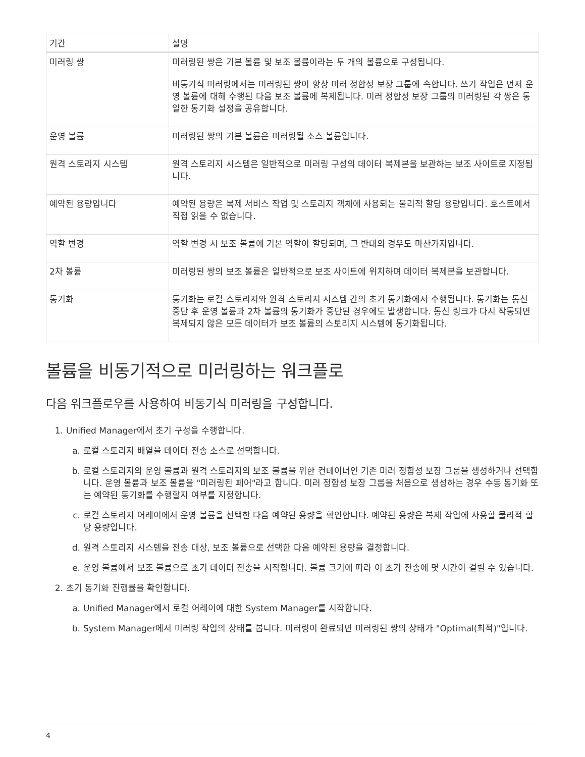| 기간 | 설명 |
| --- | --- |
| 미러링 쌍 | 미러링된 쌍은 기본 볼륨 및 보조 볼륨이라는 두 개의 볼륨으로 구성됩니다. 비동기식 미러링에서는 미러링된 쌍이 항상 미러 정합성 보장 그룹에 속합니다. 쓰기 작업은 먼저 운영 볼륨에 대해 수행된 다음 보조 볼륨에 복제됩니다. 미러 정합성 보장 그룹의 미러링된 각 쌍은 동일한 동기화 설정을 공유합니다. |
| 운영 볼륨 | 미러링된 쌍의 기본 볼륨은 미러링될 소스 볼륨입니다. |
| 원격 스토리지 시스템 | 원격 스토리지 시스템은 일반적으로 미러링 구성의 데이터 복제본을 보관하는 보조 사이트로 지정됩니다. |
| 예약된 용량입니다 | 예약된 용량은 복제 서비스 작업 및 스토리지 객체에 사용되는 물리적 할당 용량입니다. 호스트에서 직접 읽을 수 없습니다. |
| 역할 변경 | 역할 변경 시 보조 볼륨에 기본 역할이 할당되며, 그 반대의 경우도 마찬가지입니다. |
| 2차 볼륨 | 미러링된 쌍의 보조 볼륨은 일반적으로 보조 사이트에 위치하며 데이터 복제본을 보관합니다. |
| 동기화 | 동기화는 로컬 스토리지와 원격 스토리지 시스템 간의 초기 동기화에서 수행됩니다. 동기화는 통신 중단 후 운영 볼륨과 2차 볼륨의 동기화가 중단된 경우에도 발생합니다. 통신 링크가 다시 작동되면 복제되지 않은 모든 데이터가 보조 볼륨의 스토리지 시스템에 동기화됩니다. |
볼륨을 비동기적으로 미러링하는 워크플로
다음 워크플로우를 사용하여 비동기식 미러링을 구성합니다.
1. Unified Manager에서 초기 구성을 수행합니다.
a. 로컬 스토리지 배열을 데이터 전송 소스로 선택합니다.
b. 로컬 스토리지의 운영 볼륨과 원격 스토리지의 보조 볼륨을 위한 컨테이너인 기존 미러 정합성 보장 그룹을 생성하거나 선택합니다. 운영 볼륨과 보조 볼륨을 "미러링된 페어"라고 합니다. 미러 정합성 보장 그룹을 처음으로 생성하는 경우 수동 동기화 또는 예약된 동기화를 수행할지 여부를 지정합니다.
c. 로컬 스토리지 어레이에서 운영 볼륨을 선택한 다음 예약된 용량을 확인합니다. 예약된 용량은 복제 작업에 사용할 물리적 할당 용량입니다.
d. 원격 스토리지 시스템을 전송 대상, 보조 볼륨으로 선택한 다음 예약된 용량을 결정합니다.
e. 운영 볼륨에서 보조 볼륨으로 초기 데이터 전송을 시작합니다. 볼륨 크기에 따라 이 초기 전송에 몇 시간이 걸릴 수 있습니다.
2. 초기 동기화 진행률을 확인합니다.
a. Unified Manager에서 로컬 어레이에 대한 System Manager를 시작합니다.
b. System Manager에서 미러링 작업의 상태를 봅니다. 미러링이 완료되면 미러링된 쌍의 상태가 "Optimal(최적)"입니다.
4